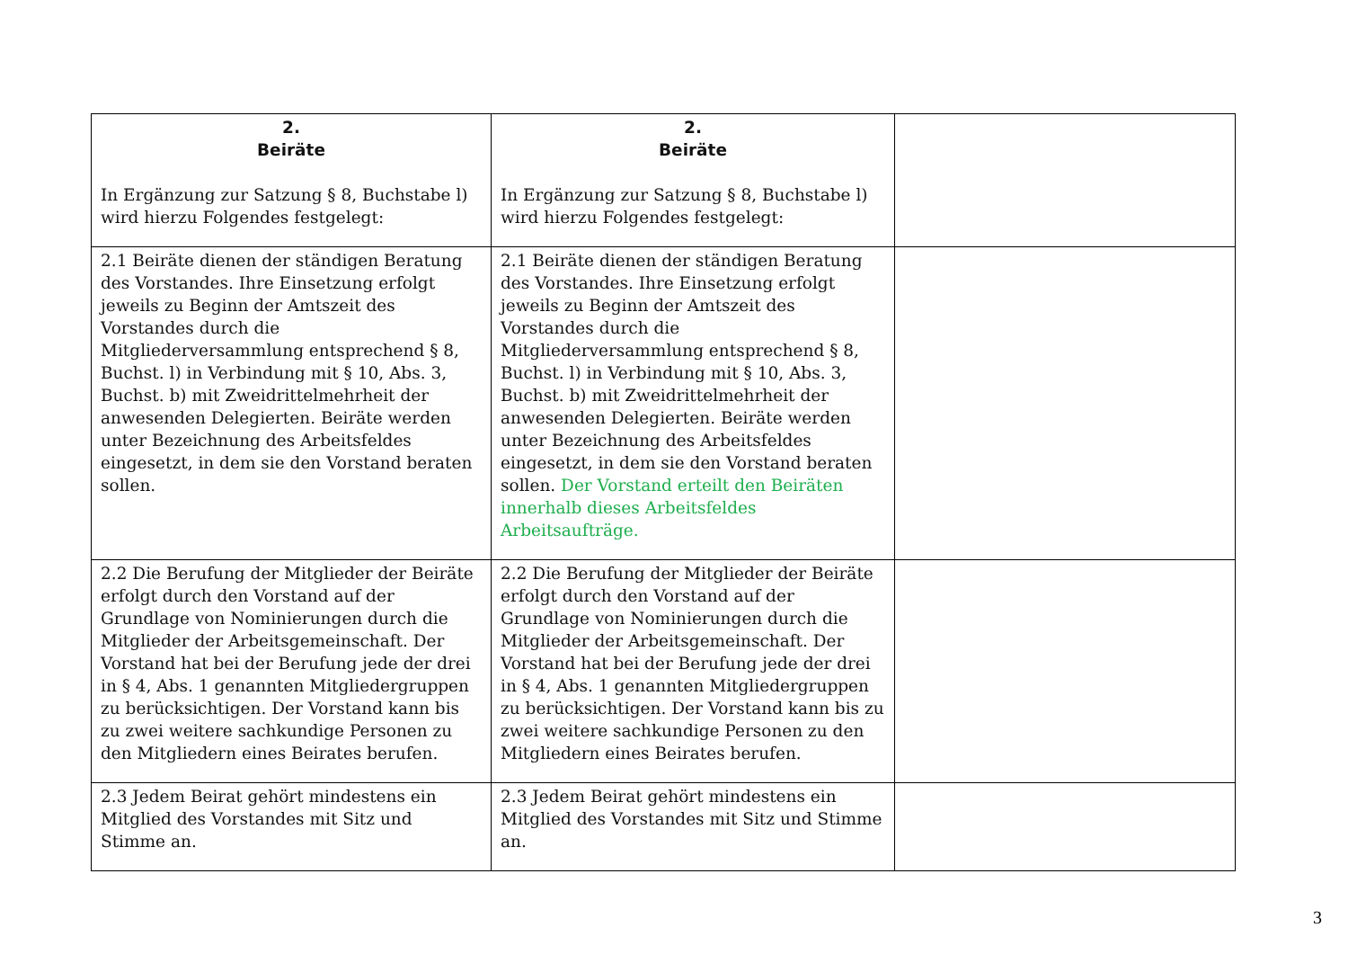| 2. Beiräte In Ergänzung zur Satzung § 8, Buchstabe l) wird hierzu Folgendes festgelegt: | 2. Beiräte In Ergänzung zur Satzung § 8, Buchstabe l) wird hierzu Folgendes festgelegt: | |
| 2.1 Beiräte dienen der ständigen Beratung des Vorstandes. Ihre Einsetzung erfolgt jeweils zu Beginn der Amtszeit des Vorstandes durch die Mitgliederversammlung entsprechend § 8, Buchst. l) in Verbindung mit § 10, Abs. 3, Buchst. b) mit Zweidrittelmehrheit der anwesenden Delegierten. Beiräte werden unter Bezeichnung des Arbeitsfeldes eingesetzt, in dem sie den Vorstand beraten sollen. | 2.1 Beiräte dienen der ständigen Beratung des Vorstandes. Ihre Einsetzung erfolgt jeweils zu Beginn der Amtszeit des Vorstandes durch die Mitgliederversammlung entsprechend § 8, Buchst. l) in Verbindung mit § 10, Abs. 3, Buchst. b) mit Zweidrittelmehrheit der anwesenden Delegierten. Beiräte werden unter Bezeichnung des Arbeitsfeldes eingesetzt, in dem sie den Vorstand beraten sollen. Der Vorstand erteilt den Beiräten innerhalb dieses Arbeitsfeldes Arbeitsaufträge. | |
| 2.2 Die Berufung der Mitglieder der Beiräte erfolgt durch den Vorstand auf der Grundlage von Nominierungen durch die Mitglieder der Arbeitsgemeinschaft. Der Vorstand hat bei der Berufung jede der drei in § 4, Abs. 1 genannten Mitgliedergruppen zu berücksichtigen. Der Vorstand kann bis zu zwei weitere sachkundige Personen zu den Mitgliedern eines Beirates berufen. | 2.2 Die Berufung der Mitglieder der Beiräte erfolgt durch den Vorstand auf der Grundlage von Nominierungen durch die Mitglieder der Arbeitsgemeinschaft. Der Vorstand hat bei der Berufung jede der drei in § 4, Abs. 1 genannten Mitgliedergruppen zu berücksichtigen. Der Vorstand kann bis zu zwei weitere sachkundige Personen zu den Mitgliedern eines Beirates berufen. | |
| 2.3 Jedem Beirat gehört mindestens ein Mitglied des Vorstandes mit Sitz und Stimme an. | 2.3 Jedem Beirat gehört mindestens ein Mitglied des Vorstandes mit Sitz und Stimme an. | |
3